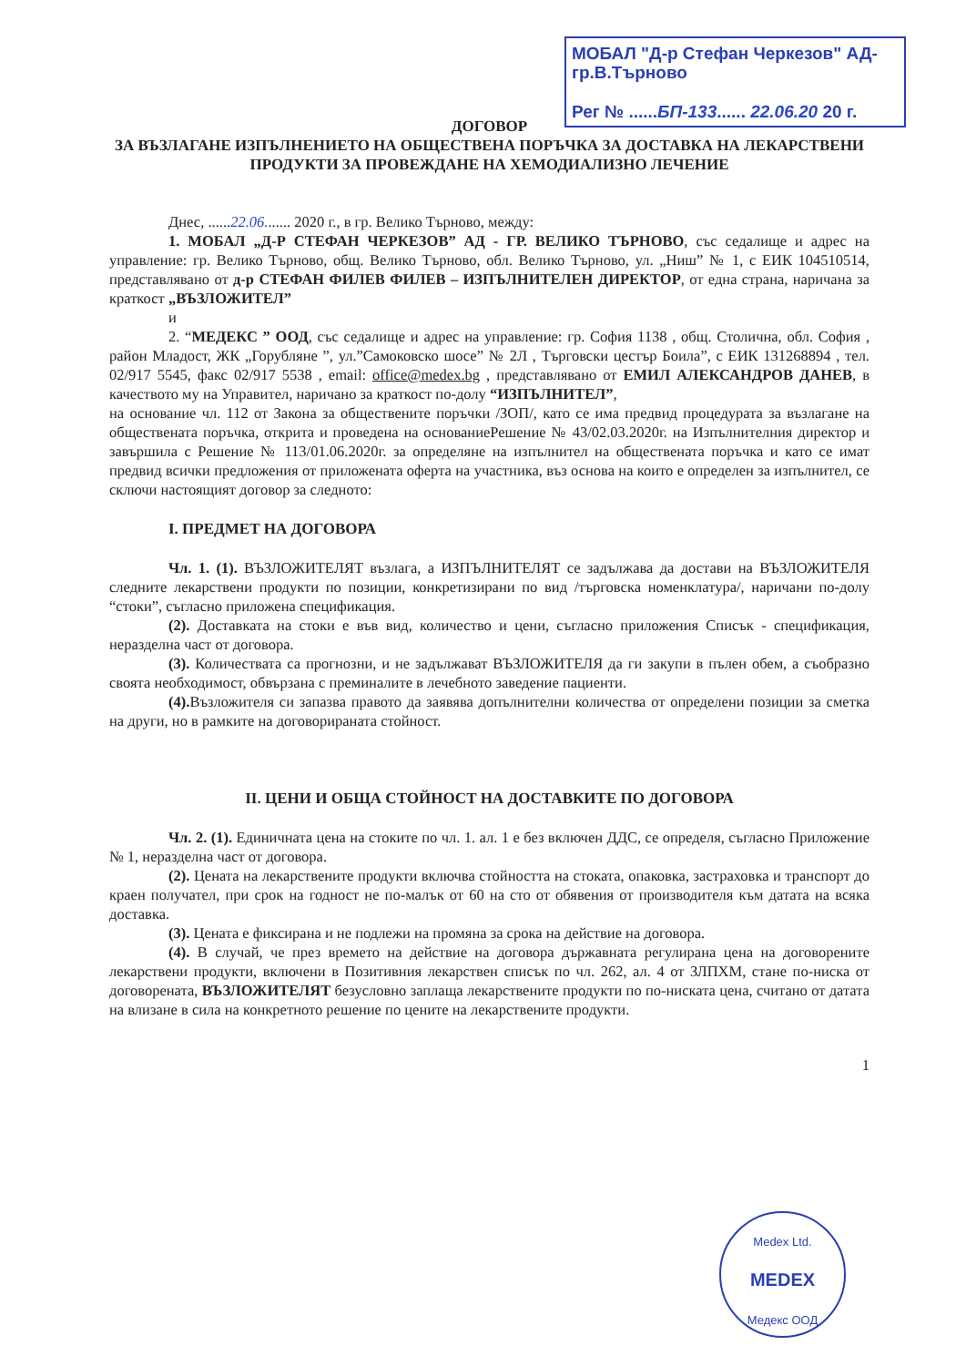МОБАЛ "Д-р Стефан Черкезов" АД-гр.В.Търново
Рег № ......БП-133...... 22.06.20 20 г.
ДОГОВОР
ЗА ВЪЗЛАГАНЕ ИЗПЪЛНЕНИЕТО НА ОБЩЕСТВЕНА ПОРЪЧКА ЗА ДОСТАВКА НА ЛЕКАРСТВЕНИ ПРОДУКТИ ЗА ПРОВЕЖДАНЕ НА ХЕМОДИАЛИЗНО ЛЕЧЕНИЕ
Днес, ......22.06....... 2020 г., в гр. Велико Търново, между:
1. МОБАЛ „Д-Р СТЕФАН ЧЕРКЕЗОВ” АД - ГР. ВЕЛИКО ТЪРНОВО, със седалище и адрес на управление: гр. Велико Търново, общ. Велико Търново, обл. Велико Търново, ул. „Ниш” № 1, с ЕИК 104510514, представлявано от д-р СТЕФАН ФИЛЕВ ФИЛЕВ – ИЗПЪЛНИТЕЛЕН ДИРЕКТОР, от една страна, наричана за краткост „ВЪЗЛОЖИТЕЛ”
и
2. “МЕДЕКС ” ООД, със седалище и адрес на управление: гр. София 1138 , общ. Столична, обл. София , район Младост, ЖК „Горубляне ”, ул.”Самоковско шосе” № 2Л , Търговски цестър Боила”, с ЕИК 131268894 , тел. 02/917 5545, факс 02/917 5538 , email: office@medex.bg , представлявано от ЕМИЛ АЛЕКСАНДРОВ ДАНЕВ, в качеството му на Управител, наричано за краткост по-долу “ИЗПЪЛНИТЕЛ”,
на основание чл. 112 от Закона за обществените поръчки /ЗОП/, като се има предвид процедурата за възлагане на обществената поръчка, открита и проведена на основаниеРешение № 43/02.03.2020г. на Изпълнителния директор и завършила с Решение № 113/01.06.2020г. за определяне на изпълнител на обществената поръчка и като се имат предвид всички предложения от приложената оферта на участника, въз основа на които е определен за изпълнител, се сключи настоящият договор за следното:
I. ПРЕДМЕТ НА ДОГОВОРА
Чл. 1. (1). ВЪЗЛОЖИТЕЛЯТ възлага, а ИЗПЪЛНИТЕЛЯТ се задължава да достави на ВЪЗЛОЖИТЕЛЯ следните лекарствени продукти по позиции, конкретизирани по вид /търговска номенклатура/, наричани по-долу “стоки”, съгласно приложена спецификация.
(2). Доставката на стоки е във вид, количество и цени, съгласно приложения Списък - спецификация, неразделна част от договора.
(3). Количествата са прогнозни, и не задължават ВЪЗЛОЖИТЕЛЯ да ги закупи в пълен обем, а съобразно своята необходимост, обвързана с преминалите в лечебното заведение пациенти.
(4). Възложителя си запазва правото да заявява допълнителни количества от определени позиции за сметка на други, но в рамките на договорираната стойност.
II. ЦЕНИ И ОБЩА СТОЙНОСТ НА ДОСТАВКИТЕ ПО ДОГОВОРА
Чл. 2. (1). Единичната цена на стоките по чл. 1. ал. 1 е без включен ДДС, се определя, съгласно Приложение № 1, неразделна част от договора.
(2). Цената на лекарствените продукти включва стойността на стоката, опаковка, застраховка и транспорт до краен получател, при срок на годност не по-малък от 60 на сто от обявения от производителя към датата на всяка доставка.
(3). Цената е фиксирана и не подлежи на промяна за срока на действие на договора.
(4). В случай, че през времето на действие на договора държавната регулирана цена на договорените лекарствени продукти, включени в Позитивния лекарствен списък по чл. 262, ал. 4 от ЗЛПХМ, стане по-ниска от договорената, ВЪЗЛОЖИТЕЛЯТ безусловно заплаща лекарствените продукти по по-ниската цена, считано от датата на влизане в сила на конкретното решение по цените на лекарствените продукти.
1
Medex Ltd.
MEDEX
Медекс ООД